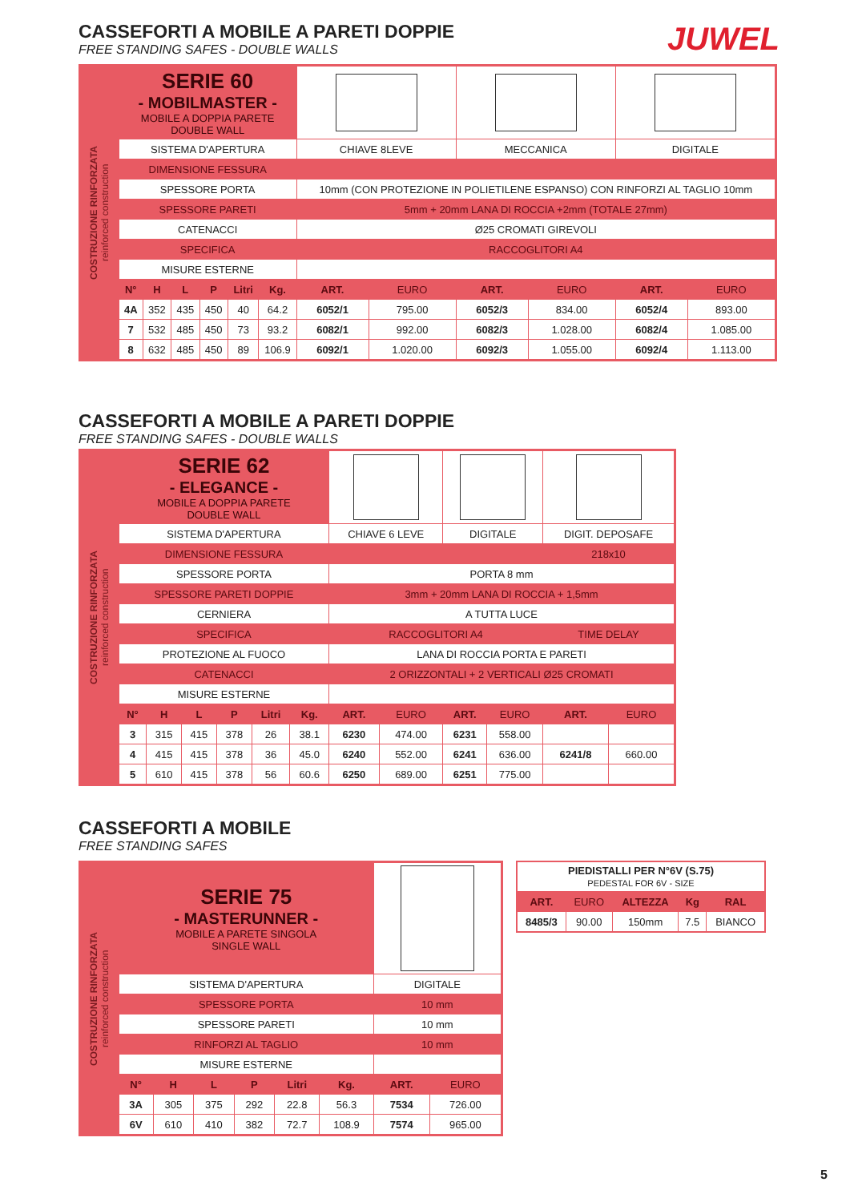CASSEFORTI A MOBILE A PARETI DOPPIE
FREE STANDING SAFES - DOUBLE WALLS
JUWEL
COSTRUZIONE RINFORZATA
reinforced construction
| SERIE 60 - MOBILMASTER - MOBILE A DOPPIA PARETE DOUBLE WALL | | | | | | | | | | | |
| SISTEMA D'APERTURA | | | | | | CHIAVE 8LEVE | | MECCANICA | | DIGITALE | |
| DIMENSIONE FESSURA | | | | | | | | | | | |
| SPESSORE PORTA | | | | | | 10mm (CON PROTEZIONE IN POLIETILENE ESPANSO) CON RINFORZI AL TAGLIO 10mm | | | | | |
| SPESSORE PARETI | | | | | | 5mm + 20mm LANA DI ROCCIA +2mm (TOTALE 27mm) | | | | | |
| CATENACCI | | | | | | Ø25 CROMATI GIREVOLI | | | | | |
| SPECIFICA | | | | | | RACCOGLITORI A4 | | | | | |
| MISURE ESTERNE | | | | | | | | | | | |
| N° | H | L | P | Litri | Kg. | ART. | EURO | ART. | EURO | ART. | EURO |
| 4A | 352 | 435 | 450 | 40 | 64.2 | 6052/1 | 795.00 | 6052/3 | 834.00 | 6052/4 | 893.00 |
| 7 | 532 | 485 | 450 | 73 | 93.2 | 6082/1 | 992.00 | 6082/3 | 1.028.00 | 6082/4 | 1.085.00 |
| 8 | 632 | 485 | 450 | 89 | 106.9 | 6092/1 | 1.020.00 | 6092/3 | 1.055.00 | 6092/4 | 1.113.00 |
CASSEFORTI A MOBILE A PARETI DOPPIE
FREE STANDING SAFES - DOUBLE WALLS
COSTRUZIONE RINFORZATA
reinforced construction
| SERIE 62 - ELEGANCE - MOBILE A DOPPIA PARETE DOUBLE WALL | | | | | | | | | | | |
| SISTEMA D'APERTURA | | | | | | CHIAVE 6 LEVE | | DIGITALE | | DIGIT. DEPOSAFE | |
| DIMENSIONE FESSURA | | | | | | | | | | 218x10 | |
| SPESSORE PORTA | | | | | | PORTA 8 mm | | | | | |
| SPESSORE PARETI DOPPIE | | | | | | 3mm + 20mm LANA DI ROCCIA + 1,5mm | | | | | |
| CERNIERA | | | | | | A TUTTA LUCE | | | | | |
| SPECIFICA | | | | | | RACCOGLITORI A4 | | | | TIME DELAY | |
| PROTEZIONE AL FUOCO | | | | | | LANA DI ROCCIA PORTA E PARETI | | | | | |
| CATENACCI | | | | | | 2 ORIZZONTALI + 2 VERTICALI Ø25 CROMATI | | | | | |
| MISURE ESTERNE | | | | | | | | | | | |
| N° | H | L | P | Litri | Kg. | ART. | EURO | ART. | EURO | ART. | EURO |
| 3 | 315 | 415 | 378 | 26 | 38.1 | 6230 | 474.00 | 6231 | 558.00 | | |
| 4 | 415 | 415 | 378 | 36 | 45.0 | 6240 | 552.00 | 6241 | 636.00 | 6241/8 | 660.00 |
| 5 | 610 | 415 | 378 | 56 | 60.6 | 6250 | 689.00 | 6251 | 775.00 | | |
CASSEFORTI A MOBILE
FREE STANDING SAFES
COSTRUZIONE RINFORZATA
reinforced construction
| SERIE 75 - MASTERUNNER - MOBILE A PARETE SINGOLA SINGLE WALL | | | | | | | |
| SISTEMA D'APERTURA | | | | | | DIGITALE | |
| SPESSORE PORTA | | | | | | 10 mm | |
| SPESSORE PARETI | | | | | | 10 mm | |
| RINFORZI AL TAGLIO | | | | | | 10 mm | |
| MISURE ESTERNE | | | | | | | |
| N° | H | L | P | Litri | Kg. | ART. | EURO |
| 3A | 305 | 375 | 292 | 22.8 | 56.3 | 7534 | 726.00 |
| 6V | 610 | 410 | 382 | 72.7 | 108.9 | 7574 | 965.00 |
| PIEDISTALLI PER N°6V (S.75) PEDESTAL FOR 6V - SIZE | | | | |
| ART. | EURO | ALTEZZA | Kg | RAL |
| 8485/3 | 90.00 | 150mm | 7.5 | BIANCO |
5